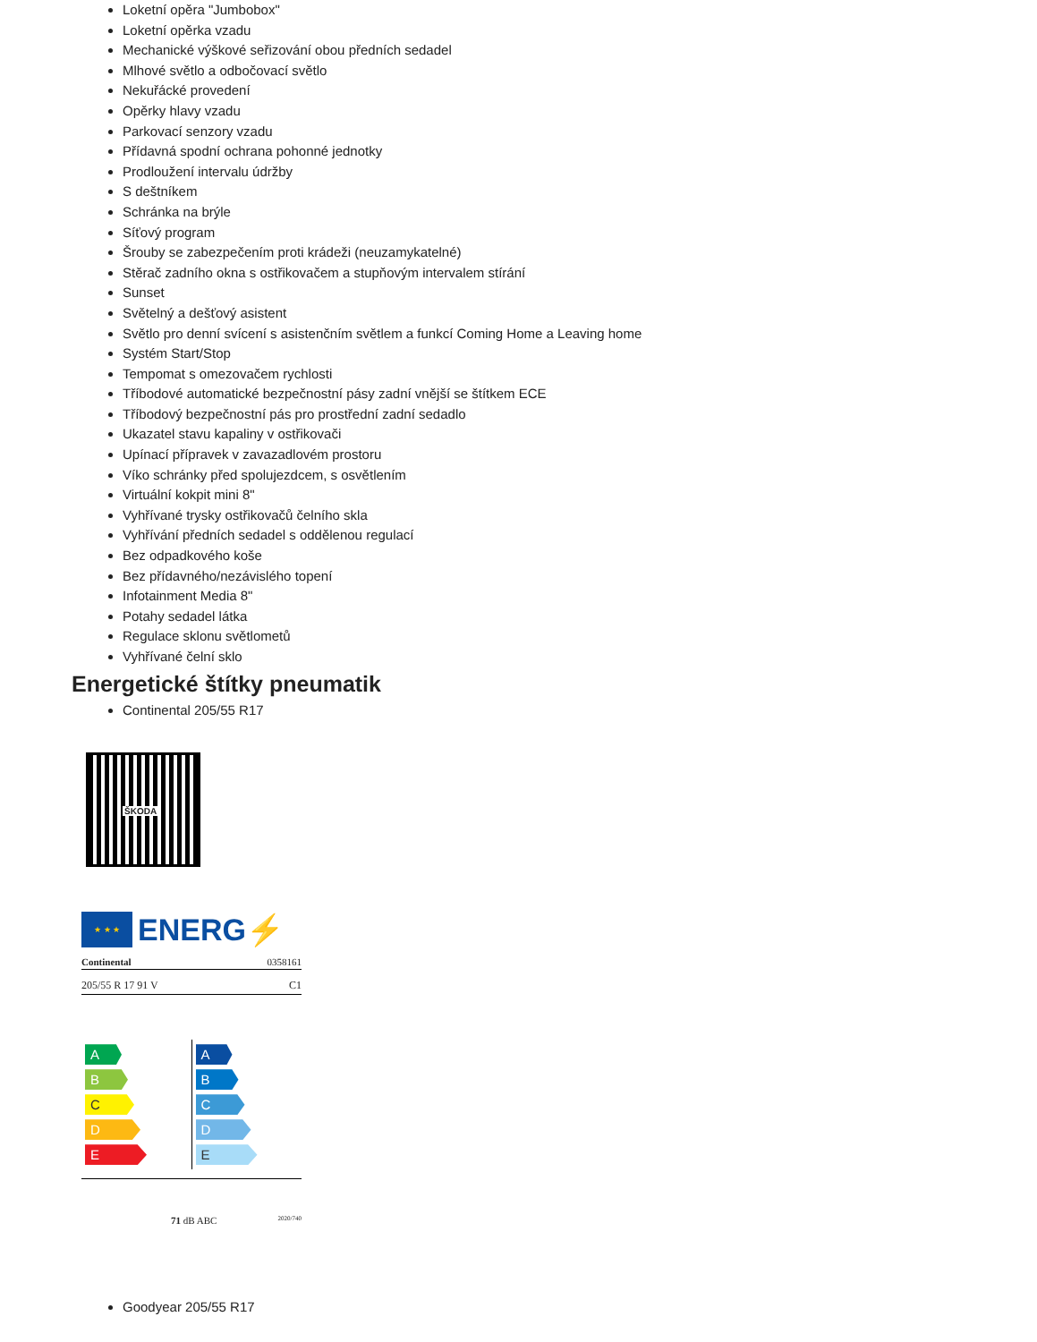Loketní opěra "Jumbobox"
Loketní opěrka vzadu
Mechanické výškové seřizování obou předních sedadel
Mlhové světlo a odbočovací světlo
Nekuřácké provedení
Opěrky hlavy vzadu
Parkovací senzory vzadu
Přídavná spodní ochrana pohonné jednotky
Prodloužení intervalu údržby
S deštníkem
Schránka na brýle
Síťový program
Šrouby se zabezpečením proti krádeži (neuzamykatelné)
Stěrač zadního okna s ostřikovačem a stupňovým intervalem stírání
Sunset
Světelný a dešťový asistent
Světlo pro denní svícení s asistenčním světlem a funkcí Coming Home a Leaving home
Systém Start/Stop
Tempomat s omezovačem rychlosti
Tříbodové automatické bezpečnostní pásy zadní vnější se štítkem ECE
Tříbodový bezpečnostní pás pro prostřední zadní sedadlo
Ukazatel stavu kapaliny v ostřikovači
Upínací přípravek v zavazadlovém prostoru
Víko schránky před spolujezdcem, s osvětlením
Virtuální kokpit mini 8"
Vyhřívané trysky ostřikovačů čelního skla
Vyhřívání předních sedadel s oddělenou regulací
Bez odpadkového koše
Bez přídavného/nezávislého topení
Infotainment Media 8"
Potahy sedadel látka
Regulace sklonu světlometů
Vyhřívané čelní sklo
Energetické štítky pneumatik
Continental 205/55 R17
ŠKODA
★ ★ ★
ENERG⚡
Continental 0358161
205/55 R 17 91 V C1
A
B
C
D
E
A
B
C
D
E
71 dB ABC 2020/740
Goodyear 205/55 R17